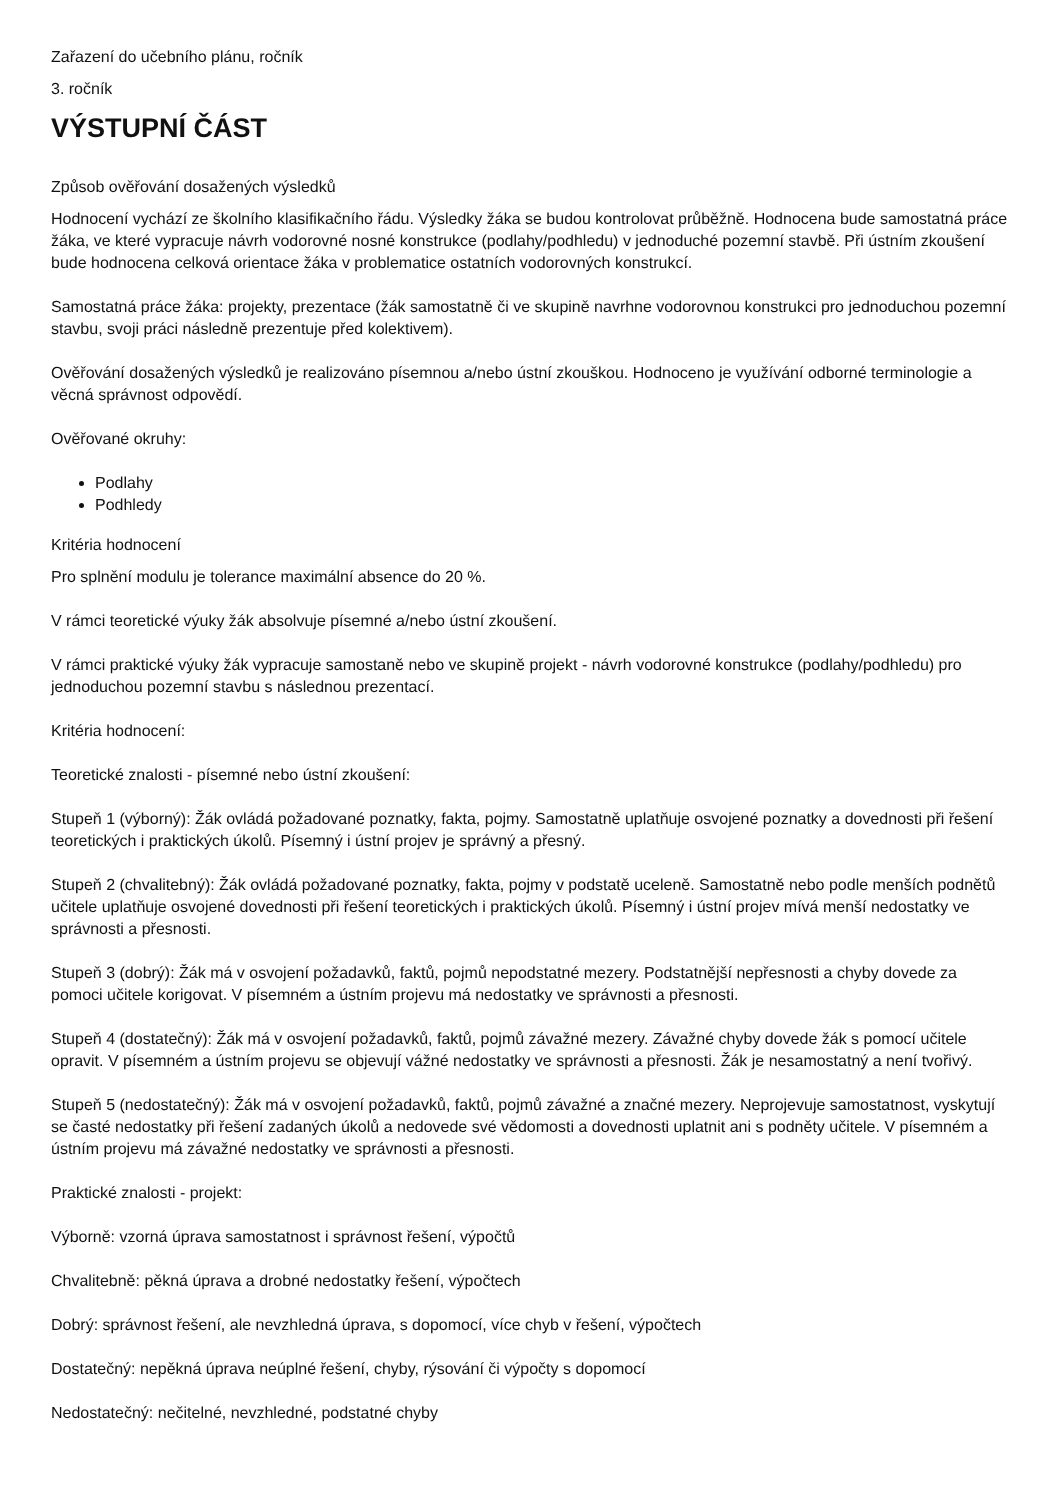Zařazení do učebního plánu, ročník
3. ročník
VÝSTUPNÍ ČÁST
Způsob ověřování dosažených výsledků
Hodnocení vychází ze školního klasifikačního řádu. Výsledky žáka se budou kontrolovat průběžně. Hodnocena bude samostatná práce žáka, ve které vypracuje návrh vodorovné nosné konstrukce (podlahy/podhledu) v jednoduché pozemní stavbě. Při ústním zkoušení bude hodnocena celková orientace žáka v problematice ostatních vodorovných konstrukcí.
Samostatná práce žáka: projekty, prezentace (žák samostatně či ve skupině navrhne vodorovnou konstrukci pro jednoduchou pozemní stavbu, svoji práci následně prezentuje před kolektivem).
Ověřování dosažených výsledků je realizováno písemnou a/nebo ústní zkouškou. Hodnoceno je využívání odborné terminologie a věcná správnost odpovědí.
Ověřované okruhy:
Podlahy
Podhledy
Kritéria hodnocení
Pro splnění modulu je tolerance maximální absence do 20 %.
V rámci teoretické výuky žák absolvuje písemné a/nebo ústní zkoušení.
V rámci praktické výuky žák vypracuje samostaně nebo ve skupině projekt - návrh vodorovné konstrukce (podlahy/podhledu) pro jednoduchou pozemní stavbu s následnou prezentací.
Kritéria hodnocení:
Teoretické znalosti - písemné nebo ústní zkoušení:
Stupeň 1 (výborný): Žák ovládá požadované poznatky, fakta, pojmy. Samostatně uplatňuje osvojené poznatky a dovednosti při řešení teoretických i praktických úkolů. Písemný i ústní projev je správný a přesný.
Stupeň 2 (chvalitebný): Žák ovládá požadované poznatky, fakta, pojmy v podstatě uceleně. Samostatně nebo podle menších podnětů učitele uplatňuje osvojené dovednosti při řešení teoretických i praktických úkolů. Písemný i ústní projev mívá menší nedostatky ve správnosti a přesnosti.
Stupeň 3 (dobrý): Žák má v osvojení požadavků, faktů, pojmů nepodstatné mezery. Podstatnější nepřesnosti a chyby dovede za pomoci učitele korigovat. V písemném a ústním projevu má nedostatky ve správnosti a přesnosti.
Stupeň 4 (dostatečný): Žák má v osvojení požadavků, faktů, pojmů závažné mezery. Závažné chyby dovede žák s pomocí učitele opravit. V písemném a ústním projevu se objevují vážné nedostatky ve správnosti a přesnosti. Žák je nesamostatný a není tvořivý.
Stupeň 5 (nedostatečný): Žák má v osvojení požadavků, faktů, pojmů závažné a značné mezery. Neprojevuje samostatnost, vyskytují se časté nedostatky při řešení zadaných úkolů a nedovede své vědomosti a dovednosti uplatnit ani s podněty učitele. V písemném a ústním projevu má závažné nedostatky ve správnosti a přesnosti.
Praktické znalosti - projekt:
Výborně: vzorná úprava samostatnost i správnost řešení, výpočtů
Chvalitebně: pěkná úprava a drobné nedostatky řešení, výpočtech
Dobrý: správnost řešení, ale nevzhledná úprava, s dopomocí, více chyb v řešení, výpočtech
Dostatečný: nepěkná úprava neúplné řešení, chyby, rýsování či výpočty s dopomocí
Nedostatečný: nečitelné, nevzhledné, podstatné chyby